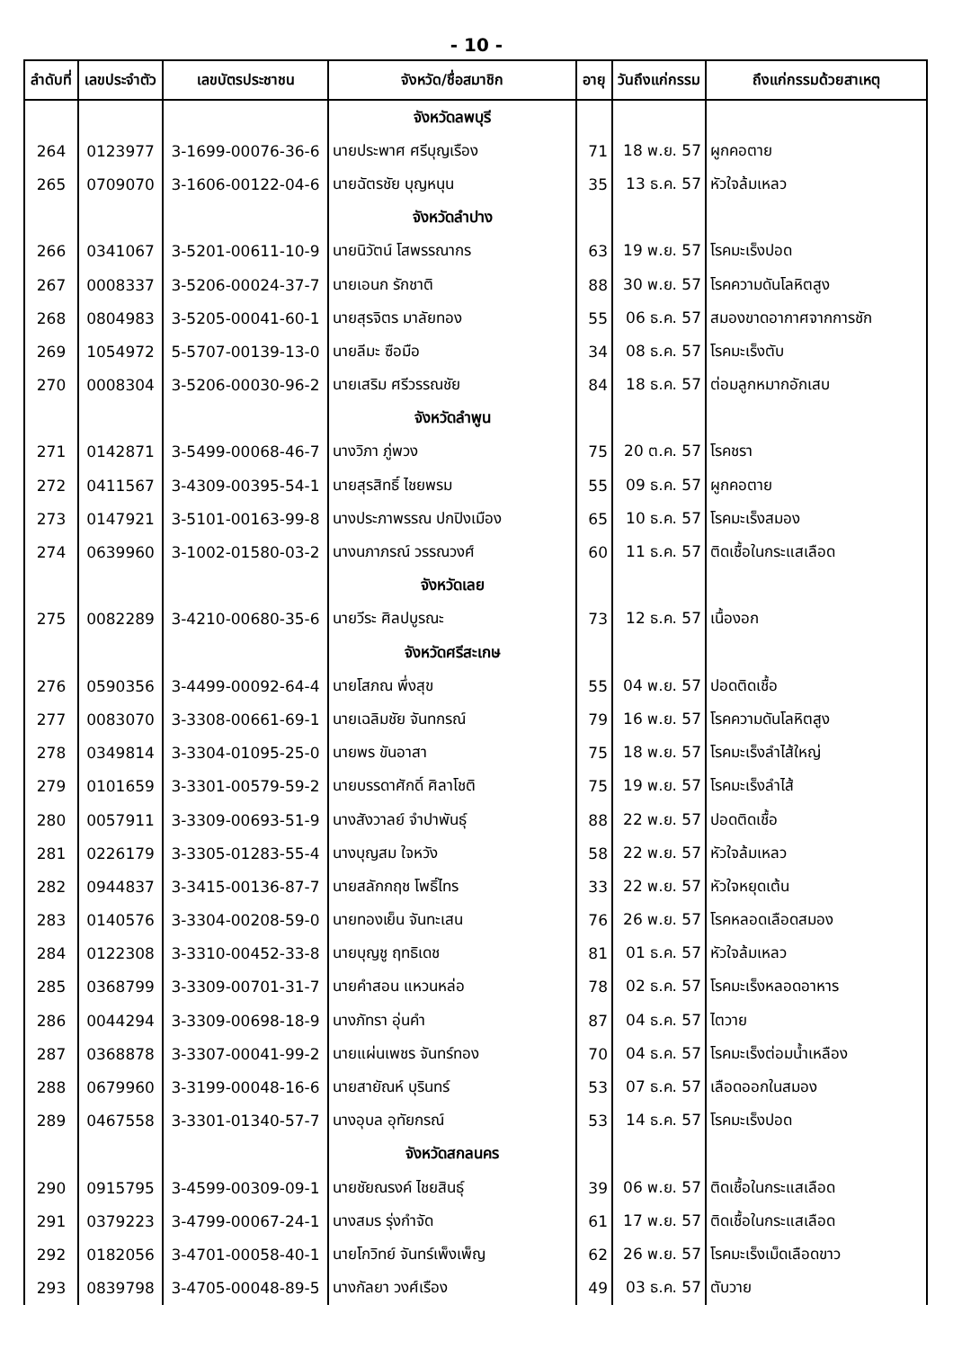- 10 -
| ลำดับที่ | เลขประจำตัว | เลขบัตรประชาชน | จังหวัด/ชื่อสมาชิก | อายุ | วันถึงแก่กรรม | ถึงแก่กรรมด้วยสาเหตุ |
| --- | --- | --- | --- | --- | --- | --- |
| | | | จังหวัดลพบุรี | | | |
| 264 | 0123977 | 3-1699-00076-36-6 | นายประพาศ ศรีบุญเรือง | 71 | 18 พ.ย. 57 | ผูกคอตาย |
| 265 | 0709070 | 3-1606-00122-04-6 | นายฉัตรชัย บุญหนุน | 35 | 13 ธ.ค. 57 | หัวใจล้มเหลว |
| | | | จังหวัดลำปาง | | | |
| 266 | 0341067 | 3-5201-00611-10-9 | นายนิวัตน์ โสพรรณากร | 63 | 19 พ.ย. 57 | โรคมะเร็งปอด |
| 267 | 0008337 | 3-5206-00024-37-7 | นายเอนก รักชาติ | 88 | 30 พ.ย. 57 | โรคความดันโลหิตสูง |
| 268 | 0804983 | 3-5205-00041-60-1 | นายสุรจิตร มาลัยทอง | 55 | 06 ธ.ค. 57 | สมองขาดอากาศจากการชัก |
| 269 | 1054972 | 5-5707-00139-13-0 | นายลีมะ ซือมือ | 34 | 08 ธ.ค. 57 | โรคมะเร็งตับ |
| 270 | 0008304 | 3-5206-00030-96-2 | นายเสริม ศรีวรรณชัย | 84 | 18 ธ.ค. 57 | ต่อมลูกหมากอักเสบ |
| | | | จังหวัดลำพูน | | | |
| 271 | 0142871 | 3-5499-00068-46-7 | นางวิภา ภู่พวง | 75 | 20 ต.ค. 57 | โรคชรา |
| 272 | 0411567 | 3-4309-00395-54-1 | นายสุรสิทธิ์ ไชยพรม | 55 | 09 ธ.ค. 57 | ผูกคอตาย |
| 273 | 0147921 | 3-5101-00163-99-8 | นางประภาพรรณ ปกปิงเมือง | 65 | 10 ธ.ค. 57 | โรคมะเร็งสมอง |
| 274 | 0639960 | 3-1002-01580-03-2 | นางนภาภรณ์ วรรณวงศ์ | 60 | 11 ธ.ค. 57 | ติดเชื้อในกระแสเลือด |
| | | | จังหวัดเลย | | | |
| 275 | 0082289 | 3-4210-00680-35-6 | นายวีระ ศิลปบูรณะ | 73 | 12 ธ.ค. 57 | เนื้องอก |
| | | | จังหวัดศรีสะเกษ | | | |
| 276 | 0590356 | 3-4499-00092-64-4 | นายโสภณ พึ่งสุข | 55 | 04 พ.ย. 57 | ปอดติดเชื้อ |
| 277 | 0083070 | 3-3308-00661-69-1 | นายเฉลิมชัย จันทกรณ์ | 79 | 16 พ.ย. 57 | โรคความดันโลหิตสูง |
| 278 | 0349814 | 3-3304-01095-25-0 | นายพร ขันอาสา | 75 | 18 พ.ย. 57 | โรคมะเร็งลำไส้ใหญ่ |
| 279 | 0101659 | 3-3301-00579-59-2 | นายบรรดาศักดิ์ ศิลาโชติ | 75 | 19 พ.ย. 57 | โรคมะเร็งลำไส้ |
| 280 | 0057911 | 3-3309-00693-51-9 | นางสังวาลย์ จำปาพันธุ์ | 88 | 22 พ.ย. 57 | ปอดติดเชื้อ |
| 281 | 0226179 | 3-3305-01283-55-4 | นางบุญสม ใจหวัง | 58 | 22 พ.ย. 57 | หัวใจล้มเหลว |
| 282 | 0944837 | 3-3415-00136-87-7 | นายสลักกฤช โพธิ์ไทร | 33 | 22 พ.ย. 57 | หัวใจหยุดเต้น |
| 283 | 0140576 | 3-3304-00208-59-0 | นายทองเย็น จันทะเสน | 76 | 26 พ.ย. 57 | โรคหลอดเลือดสมอง |
| 284 | 0122308 | 3-3310-00452-33-8 | นายบุญชู ฤทธิเดช | 81 | 01 ธ.ค. 57 | หัวใจล้มเหลว |
| 285 | 0368799 | 3-3309-00701-31-7 | นายคำสอน แหวนหล่อ | 78 | 02 ธ.ค. 57 | โรคมะเร็งหลอดอาหาร |
| 286 | 0044294 | 3-3309-00698-18-9 | นางภัทรา อุ่นคำ | 87 | 04 ธ.ค. 57 | ไตวาย |
| 287 | 0368878 | 3-3307-00041-99-2 | นายแผ่นเพชร จันทร์ทอง | 70 | 04 ธ.ค. 57 | โรคมะเร็งต่อมน้ำเหลือง |
| 288 | 0679960 | 3-3199-00048-16-6 | นายสายัณห์ บุรินทร์ | 53 | 07 ธ.ค. 57 | เลือดออกในสมอง |
| 289 | 0467558 | 3-3301-01340-57-7 | นางอุบล อุทัยกรณ์ | 53 | 14 ธ.ค. 57 | โรคมะเร็งปอด |
| | | | จังหวัดสกลนคร | | | |
| 290 | 0915795 | 3-4599-00309-09-1 | นายชัยณรงค์ ไชยสินธุ์ | 39 | 06 พ.ย. 57 | ติดเชื้อในกระแสเลือด |
| 291 | 0379223 | 3-4799-00067-24-1 | นางสมร รุ่งกำจัด | 61 | 17 พ.ย. 57 | ติดเชื้อในกระแสเลือด |
| 292 | 0182056 | 3-4701-00058-40-1 | นายโกวิทย์ จันทร์เพ็งเพ็ญ | 62 | 26 พ.ย. 57 | โรคมะเร็งเม็ดเลือดขาว |
| 293 | 0839798 | 3-4705-00048-89-5 | นางกัลยา วงศ์เรือง | 49 | 03 ธ.ค. 57 | ตับวาย |